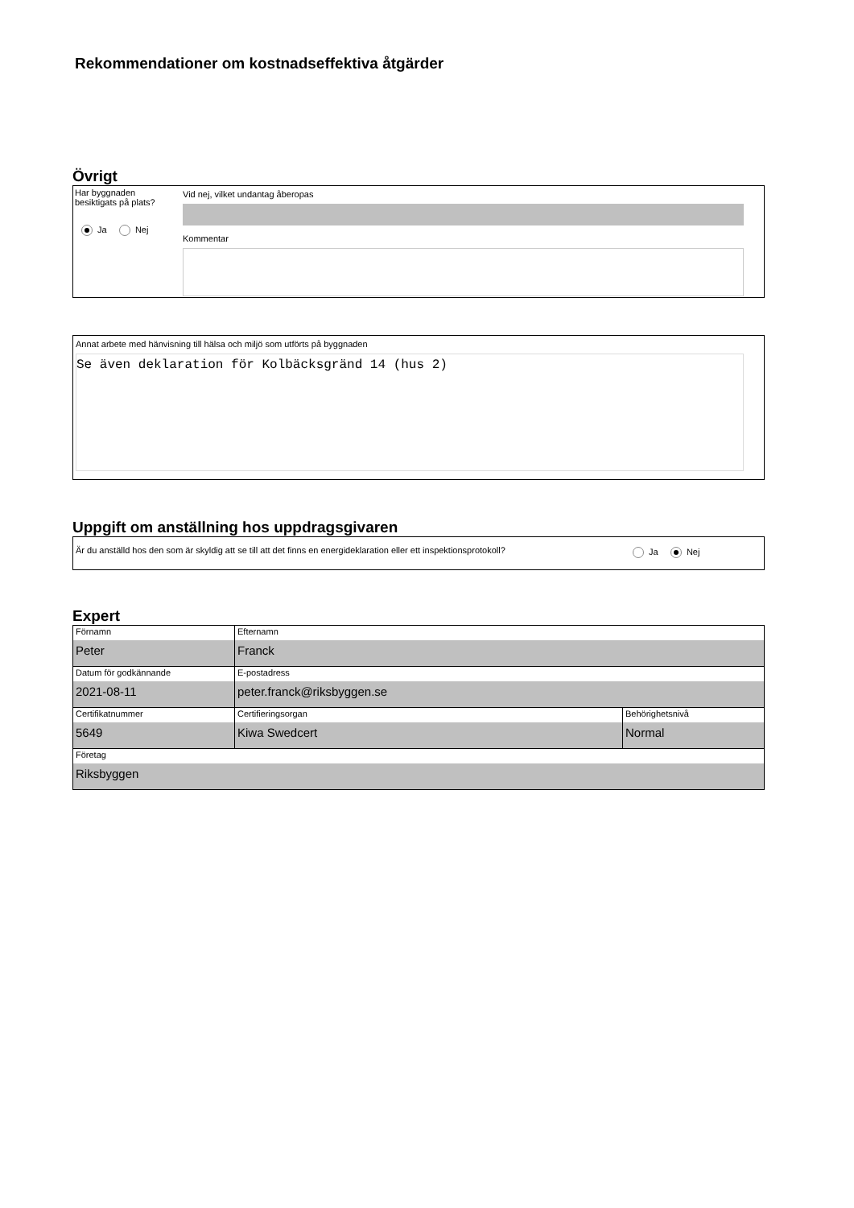Rekommendationer om kostnadseffektiva åtgärder
Övrigt
Har byggnaden besiktigats på plats?
Ja Nej
Vid nej, vilket undantag åberopas
Kommentar
Annat arbete med hänvisning till hälsa och miljö som utförts på byggnaden
Se även deklaration för Kolbäcksgränd 14 (hus 2)
Uppgift om anställning hos uppdragsgivaren
Är du anställd hos den som är skyldig att se till att det finns en energideklaration eller ett inspektionsprotokoll?
Ja Nej
Expert
| Förnamn Peter | Efternamn Franck | |
| Datum för godkännande 2021-08-11 | E-postadress peter.franck@riksbyggen.se | |
| Certifikatnummer 5649 | Certifieringsorgan Kiwa Swedcert | Behörighetsnivå Normal |
| Företag Riksbyggen | | |